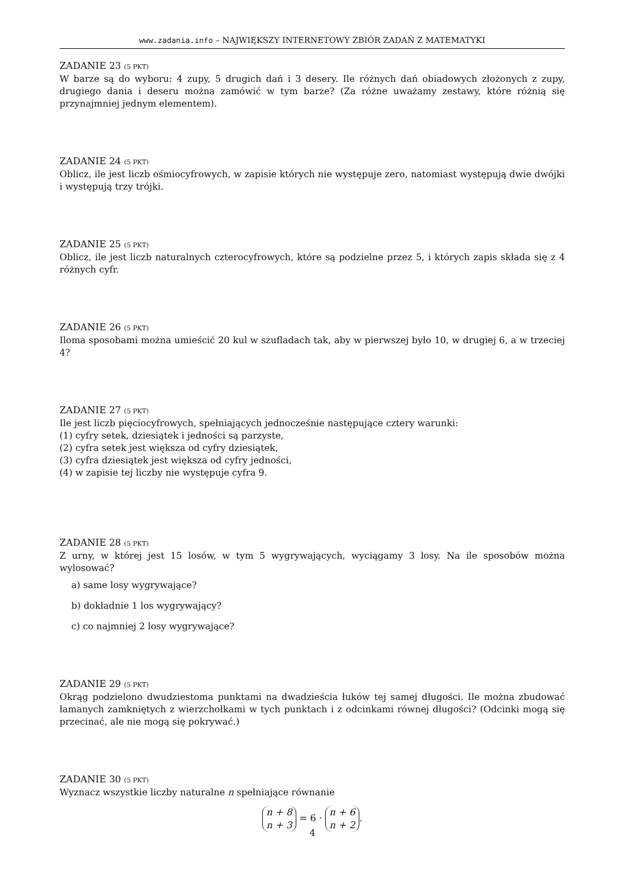www.zadania.info – NAJWIĘKSZY INTERNETOWY ZBIÓR ZADAŃ Z MATEMATYKI
ZADANIE 23 (5 PKT)
W barze są do wyboru: 4 zupy, 5 drugich dań i 3 desery. Ile różnych dań obiadowych złożonych z zupy, drugiego dania i deseru można zamówić w tym barze? (Za różne uważamy zestawy, które różnią się przynajmniej jednym elementem).
ZADANIE 24 (5 PKT)
Oblicz, ile jest liczb ośmiocyfrowych, w zapisie których nie występuje zero, natomiast występują dwie dwójki i występują trzy trójki.
ZADANIE 25 (5 PKT)
Oblicz, ile jest liczb naturalnych czterocyfrowych, które są podzielne przez 5, i których zapis składa się z 4 różnych cyfr.
ZADANIE 26 (5 PKT)
Iloma sposobami można umieścić 20 kul w szufladach tak, aby w pierwszej było 10, w drugiej 6, a w trzeciej 4?
ZADANIE 27 (5 PKT)
Ile jest liczb pięciocyfrowych, spełniających jednocześnie następujące cztery warunki:
(1) cyfry setek, dziesiątek i jedności są parzyste,
(2) cyfra setek jest większa od cyfry dziesiątek,
(3) cyfra dziesiątek jest większa od cyfry jedności,
(4) w zapisie tej liczby nie występuje cyfra 9.
ZADANIE 28 (5 PKT)
Z urny, w której jest 15 losów, w tym 5 wygrywających, wyciągamy 3 losy. Na ile sposobów można wylosować?
a) same losy wygrywające?
b) dokładnie 1 los wygrywający?
c) co najmniej 2 losy wygrywające?
ZADANIE 29 (5 PKT)
Okrąg podzielono dwudziestoma punktami na dwadzieścia łuków tej samej długości. Ile można zbudować łamanych zamkniętych z wierzchołkami w tych punktach i z odcinkami równej długości? (Odcinki mogą się przecinać, ale nie mogą się pokrywać.)
ZADANIE 30 (5 PKT)
Wyznacz wszystkie liczby naturalne n spełniające równanie
n + 8
n + 3 = 6 · n + 6
n + 2.
4